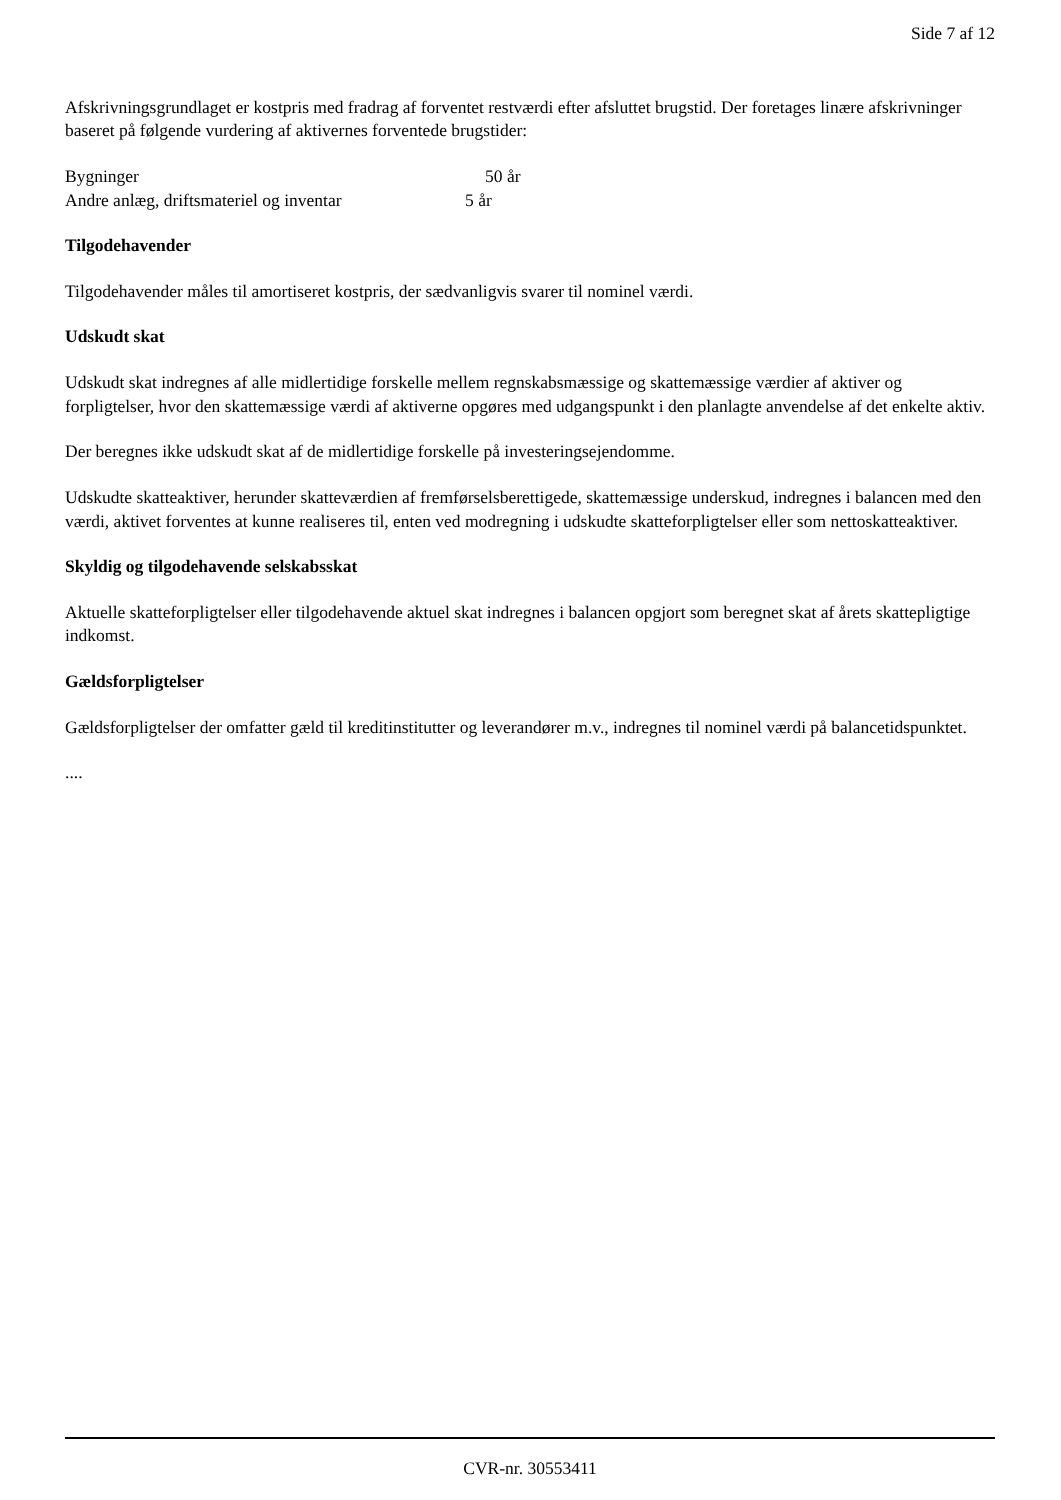Side 7 af 12
Afskrivningsgrundlaget er kostpris med fradrag af forventet restværdi efter afsluttet brugstid. Der foretages linære afskrivninger baseret på følgende vurdering af aktivernes forventede brugstider:
| Bygninger | 50 år |
| Andre anlæg, driftsmateriel og inventar | 5 år |
Tilgodehavender
Tilgodehavender måles til amortiseret kostpris, der sædvanligvis svarer til nominel værdi.
Udskudt skat
Udskudt skat indregnes af alle midlertidige forskelle mellem regnskabsmæssige og skattemæssige værdier af aktiver og forpligtelser, hvor den skattemæssige værdi af aktiverne opgøres med udgangspunkt i den planlagte anvendelse af det enkelte aktiv.
Der beregnes ikke udskudt skat af de midlertidige forskelle på investeringsejendomme.
Udskudte skatteaktiver, herunder skatteværdien af fremførselsberettigede, skattemæssige underskud, indregnes i balancen med den værdi, aktivet forventes at kunne realiseres til, enten ved modregning i udskudte skatteforpligtelser eller som nettoskatteaktiver.
Skyldig og tilgodehavende selskabsskat
Aktuelle skatteforpligtelser eller tilgodehavende aktuel skat indregnes i balancen opgjort som beregnet skat af årets skattepligtige indkomst.
Gældsforpligtelser
Gældsforpligtelser der omfatter gæld til kreditinstitutter og leverandører m.v., indregnes til nominel værdi på balancetidspunktet.
....
CVR-nr. 30553411